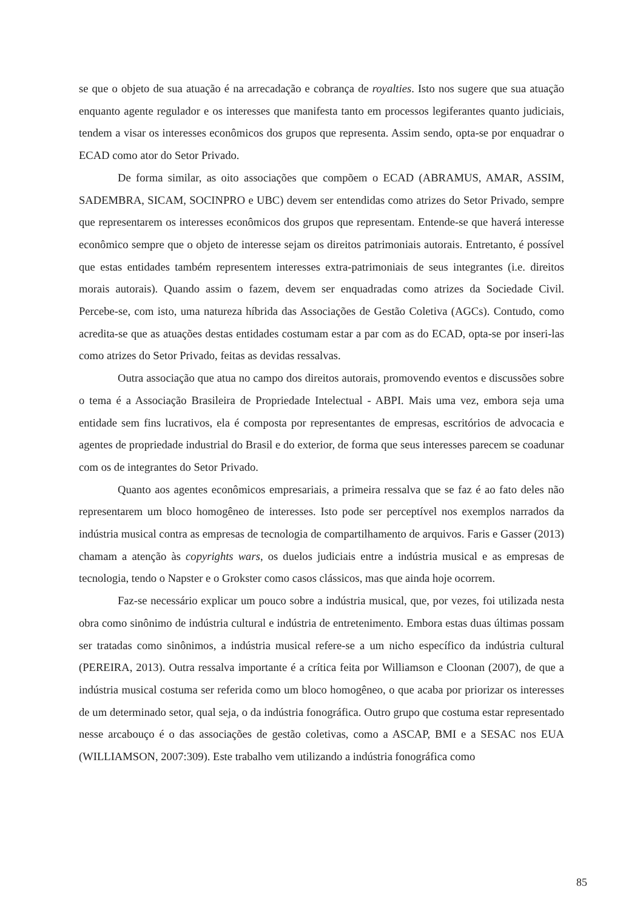se que o objeto de sua atuação é na arrecadação e cobrança de royalties. Isto nos sugere que sua atuação enquanto agente regulador e os interesses que manifesta tanto em processos legiferantes quanto judiciais, tendem a visar os interesses econômicos dos grupos que representa. Assim sendo, opta-se por enquadrar o ECAD como ator do Setor Privado.
De forma similar, as oito associações que compõem o ECAD (ABRAMUS, AMAR, ASSIM, SADEMBRA, SICAM, SOCINPRO e UBC) devem ser entendidas como atrizes do Setor Privado, sempre que representarem os interesses econômicos dos grupos que representam. Entende-se que haverá interesse econômico sempre que o objeto de interesse sejam os direitos patrimoniais autorais. Entretanto, é possível que estas entidades também representem interesses extra-patrimoniais de seus integrantes (i.e. direitos morais autorais). Quando assim o fazem, devem ser enquadradas como atrizes da Sociedade Civil. Percebe-se, com isto, uma natureza híbrida das Associações de Gestão Coletiva (AGCs). Contudo, como acredita-se que as atuações destas entidades costumam estar a par com as do ECAD, opta-se por inseri-las como atrizes do Setor Privado, feitas as devidas ressalvas.
Outra associação que atua no campo dos direitos autorais, promovendo eventos e discussões sobre o tema é a Associação Brasileira de Propriedade Intelectual - ABPI. Mais uma vez, embora seja uma entidade sem fins lucrativos, ela é composta por representantes de empresas, escritórios de advocacia e agentes de propriedade industrial do Brasil e do exterior, de forma que seus interesses parecem se coadunar com os de integrantes do Setor Privado.
Quanto aos agentes econômicos empresariais, a primeira ressalva que se faz é ao fato deles não representarem um bloco homogêneo de interesses. Isto pode ser perceptível nos exemplos narrados da indústria musical contra as empresas de tecnologia de compartilhamento de arquivos. Faris e Gasser (2013) chamam a atenção às copyrights wars, os duelos judiciais entre a indústria musical e as empresas de tecnologia, tendo o Napster e o Grokster como casos clássicos, mas que ainda hoje ocorrem.
Faz-se necessário explicar um pouco sobre a indústria musical, que, por vezes, foi utilizada nesta obra como sinônimo de indústria cultural e indústria de entretenimento. Embora estas duas últimas possam ser tratadas como sinônimos, a indústria musical refere-se a um nicho específico da indústria cultural (PEREIRA, 2013). Outra ressalva importante é a crítica feita por Williamson e Cloonan (2007), de que a indústria musical costuma ser referida como um bloco homogêneo, o que acaba por priorizar os interesses de um determinado setor, qual seja, o da indústria fonográfica. Outro grupo que costuma estar representado nesse arcabouço é o das associações de gestão coletivas, como a ASCAP, BMI e a SESAC nos EUA (WILLIAMSON, 2007:309). Este trabalho vem utilizando a indústria fonográfica como
85